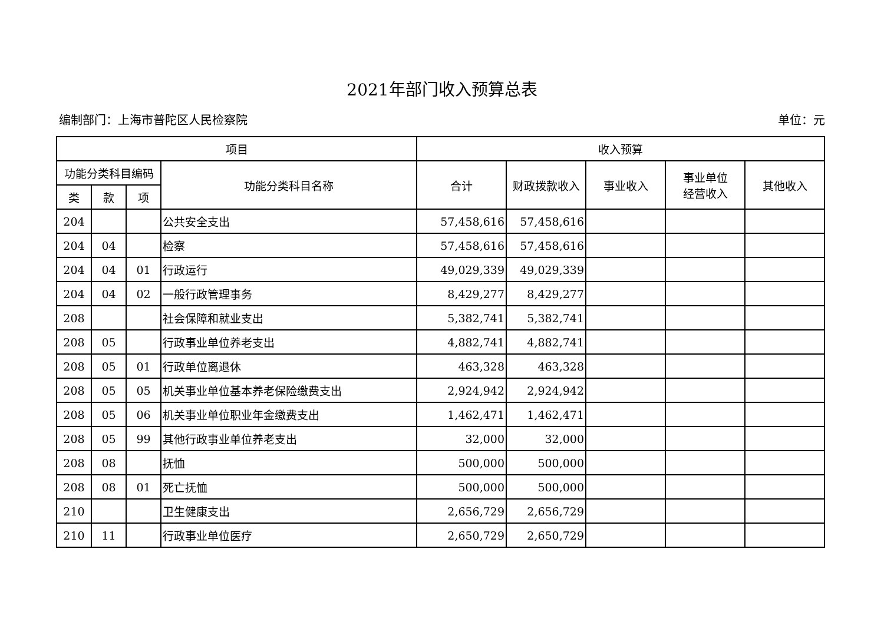2021年部门收入预算总表
编制部门：上海市普陀区人民检察院 单位：元
| 项目 | | | | 收入预算 | | | | |
| --- | --- | --- | --- | --- | --- | --- | --- | --- |
| 功能分类科目编码 | | | 功能分类科目名称 | 合计 | 财政拨款收入 | 事业收入 | 事业单位 经营收入 | 其他收入 |
| 类 | 款 | 项 | | | | | | |
| 204 | | | 公共安全支出 | 57,458,616 | 57,458,616 | | | |
| 204 | 04 | | 检察 | 57,458,616 | 57,458,616 | | | |
| 204 | 04 | 01 | 行政运行 | 49,029,339 | 49,029,339 | | | |
| 204 | 04 | 02 | 一般行政管理事务 | 8,429,277 | 8,429,277 | | | |
| 208 | | | 社会保障和就业支出 | 5,382,741 | 5,382,741 | | | |
| 208 | 05 | | 行政事业单位养老支出 | 4,882,741 | 4,882,741 | | | |
| 208 | 05 | 01 | 行政单位离退休 | 463,328 | 463,328 | | | |
| 208 | 05 | 05 | 机关事业单位基本养老保险缴费支出 | 2,924,942 | 2,924,942 | | | |
| 208 | 05 | 06 | 机关事业单位职业年金缴费支出 | 1,462,471 | 1,462,471 | | | |
| 208 | 05 | 99 | 其他行政事业单位养老支出 | 32,000 | 32,000 | | | |
| 208 | 08 | | 抚恤 | 500,000 | 500,000 | | | |
| 208 | 08 | 01 | 死亡抚恤 | 500,000 | 500,000 | | | |
| 210 | | | 卫生健康支出 | 2,656,729 | 2,656,729 | | | |
| 210 | 11 | | 行政事业单位医疗 | 2,650,729 | 2,650,729 | | | |